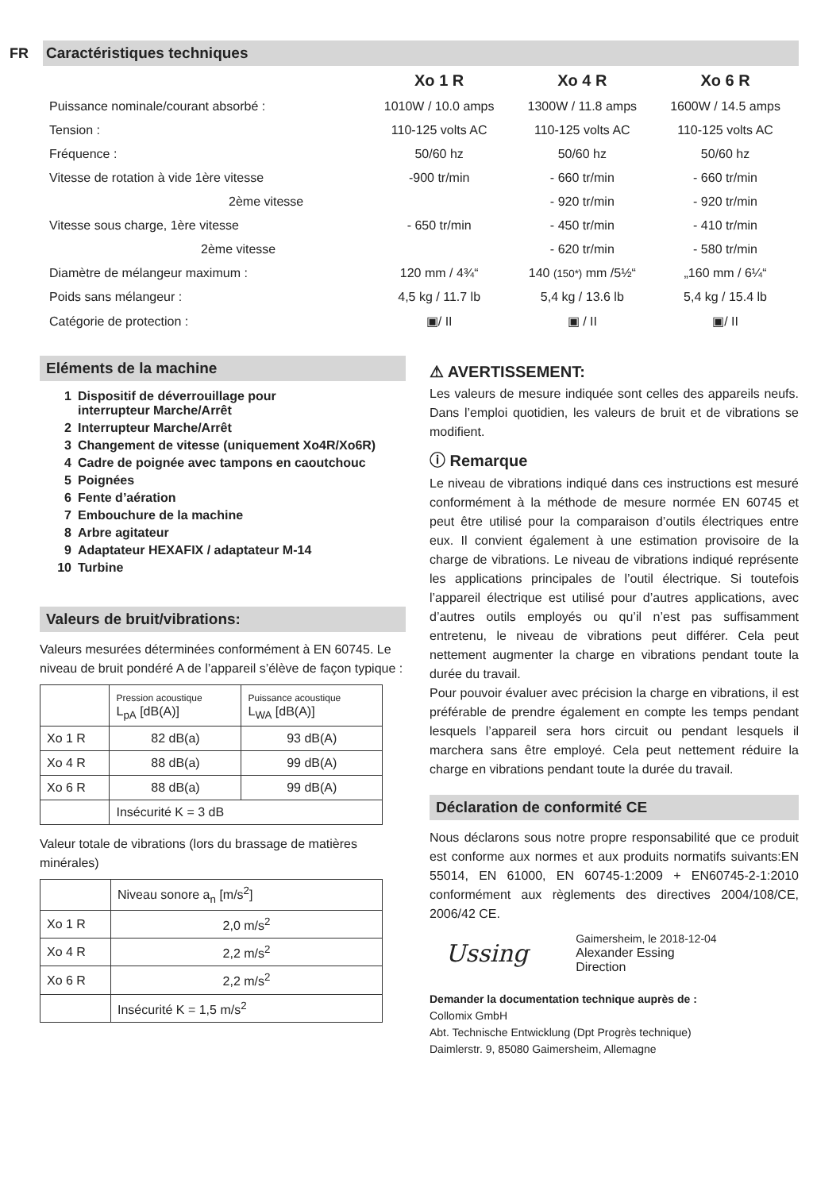FR
Caractéristiques techniques
| | Xo 1 R | Xo 4 R | Xo 6 R |
| --- | --- | --- | --- |
| Puissance nominale/courant absorbé : | 1010W / 10.0 amps | 1300W / 11.8 amps | 1600W / 14.5 amps |
| Tension : | 110-125 volts AC | 110-125 volts AC | 110-125 volts AC |
| Fréquence : | 50/60 hz | 50/60 hz | 50/60 hz |
| Vitesse de rotation à vide 1ère vitesse | -900 tr/min | - 660 tr/min | - 660 tr/min |
| 2ème vitesse | | - 920 tr/min | - 920 tr/min |
| Vitesse sous charge, 1ère vitesse | - 650 tr/min | - 450 tr/min | - 410 tr/min |
| 2ème vitesse | | - 620 tr/min | - 580 tr/min |
| Diamètre de mélangeur maximum : | 120 mm / 4¾“ | 140 (150*) mm /5½“ | „160 mm / 6¼“ |
| Poids sans mélangeur : | 4,5 kg / 11.7 lb | 5,4 kg / 13.6 lb | 5,4 kg / 15.4 lb |
| Catégorie de protection : | ▣/ II | ▣ / II | ▣/ II |
Eléments de la machine
1 Dispositif de déverrouillage pour
interrupteur Marche/Arrêt
2 Interrupteur Marche/Arrêt
3 Changement de vitesse (uniquement Xo4R/Xo6R)
4 Cadre de poignée avec tampons en caoutchouc
5 Poignées
6 Fente d’aération
7 Embouchure de la machine
8 Arbre agitateur
9 Adaptateur HEXAFIX / adaptateur M-14
10 Turbine
Valeurs de bruit/vibrations:
Valeurs mesurées déterminées conformément à EN 60745. Le niveau de bruit pondéré A de l’appareil s’élève de façon typique :
| | Pression acoustique L<sub>pA</sub> [dB(A)] | Puissance acoustique L<sub>WA</sub> [dB(A)] |
| Xo 1 R | 82 dB(a) | 93 dB(A) |
| Xo 4 R | 88 dB(a) | 99 dB(A) |
| Xo 6 R | 88 dB(a) | 99 dB(A) |
| | Insécurité K = 3 dB | |
Valeur totale de vibrations (lors du brassage de matières minérales)
| | Niveau sonore a<sub>n</sub> [m/s<sup>2</sup>] |
| Xo 1 R | 2,0 m/s<sup>2</sup> |
| Xo 4 R | 2,2 m/s<sup>2</sup> |
| Xo 6 R | 2,2 m/s<sup>2</sup> |
| | Insécurité K = 1,5 m/s<sup>2</sup> |
⚠ AVERTISSEMENT:
Les valeurs de mesure indiquée sont celles des appareils neufs. Dans l’emploi quotidien, les valeurs de bruit et de vibrations se modifient.
ⓘ Remarque
Le niveau de vibrations indiqué dans ces instructions est mesuré conformément à la méthode de mesure normée EN 60745 et peut être utilisé pour la comparaison d’outils électriques entre eux. Il convient également à une estimation provisoire de la charge de vibrations. Le niveau de vibrations indiqué représente les applications principales de l’outil électrique. Si toutefois l’appareil électrique est utilisé pour d’autres applications, avec d’autres outils employés ou qu’il n’est pas suffisamment entretenu, le niveau de vibrations peut différer. Cela peut nettement augmenter la charge en vibrations pendant toute la durée du travail.
Pour pouvoir évaluer avec précision la charge en vibrations, il est préférable de prendre également en compte les temps pendant lesquels l’appareil sera hors circuit ou pendant lesquels il marchera sans être employé. Cela peut nettement réduire la charge en vibrations pendant toute la durée du travail.
Déclaration de conformité CE
Nous déclarons sous notre propre responsabilité que ce produit est conforme aux normes et aux produits normatifs suivants:EN 55014, EN 61000, EN 60745-1:2009 + EN60745-2-1:2010 conformément aux règlements des directives 2004/108/CE, 2006/42 CE.
Ussing
Gaimersheim, le 2018-12-04
Alexander Essing
Direction
Demander la documentation technique auprès de :
Collomix GmbH
Abt. Technische Entwicklung (Dpt Progrès technique)
Daimlerstr. 9, 85080 Gaimersheim, Allemagne